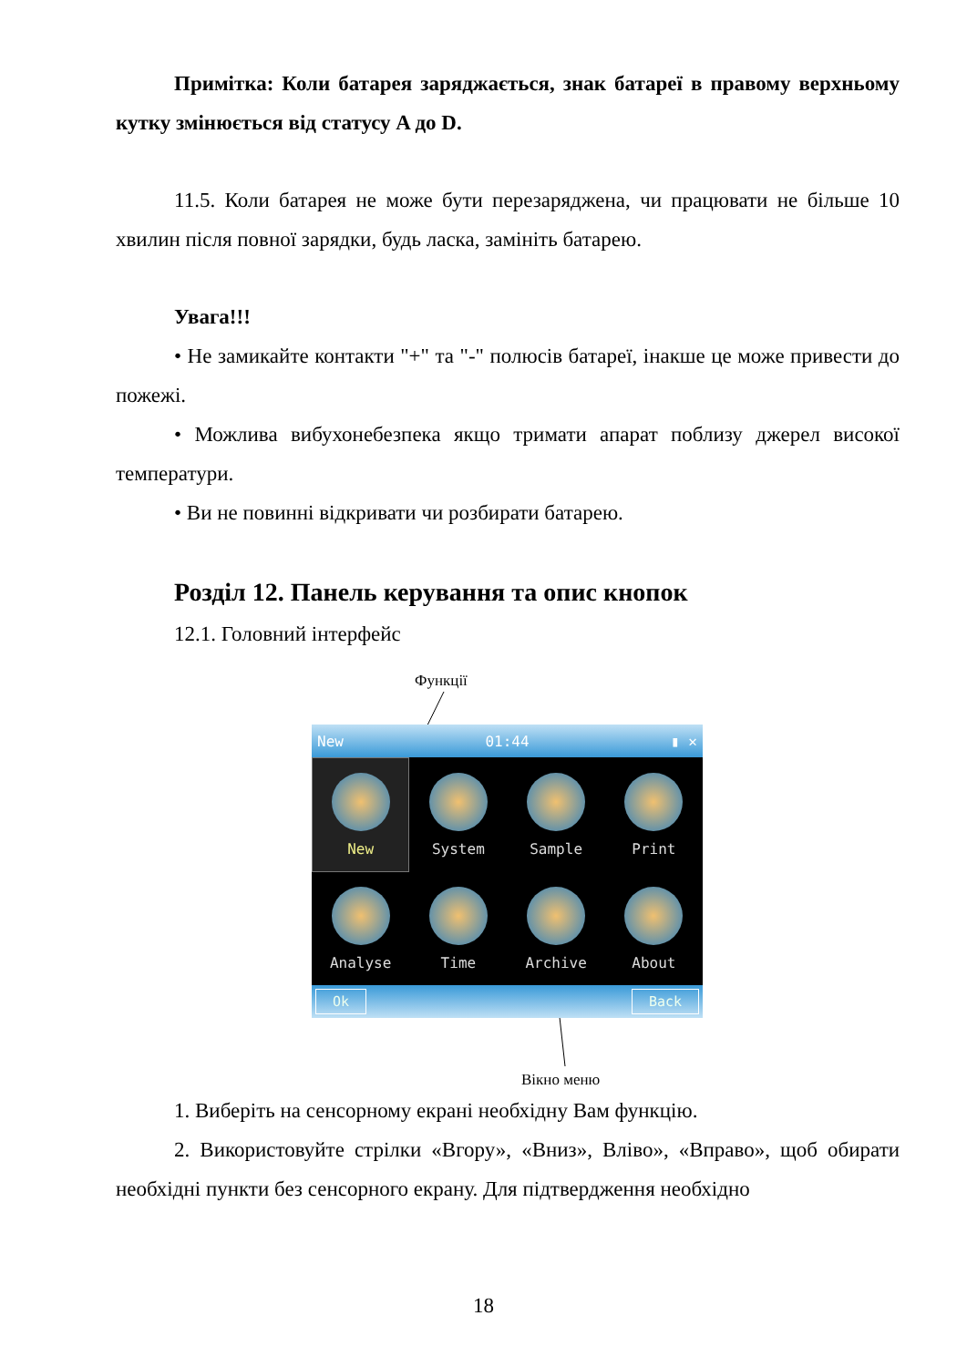Примітка: Коли батарея заряджається, знак батареї в правому верхньому кутку змінюється від статусу A до D.
11.5. Коли батарея не може бути перезаряджена, чи працювати не більше 10 хвилин після повної зарядки, будь ласка, замініть батарею.
Увага!!!
• Не замикайте контакти "+" та "-" полюсів батареї, інакше це може привести до пожежі.
• Можлива вибухонебезпека якщо тримати апарат поблизу джерел високої температури.
• Ви не повинні відкривати чи розбирати батарею.
Розділ 12. Панель керування та опис кнопок
12.1. Головний інтерфейс
Функції
New 01:44 ▮ ✕
New
System
Sample
Print
Analyse
Time
Archive
About
Ok Back
Вікно меню
1. Виберіть на сенсорному екрані необхідну Вам функцію.
2. Використовуйте стрілки «Вгору», «Вниз», Вліво», «Вправо», щоб обирати необхідні пункти без сенсорного екрану. Для підтвердження необхідно
18